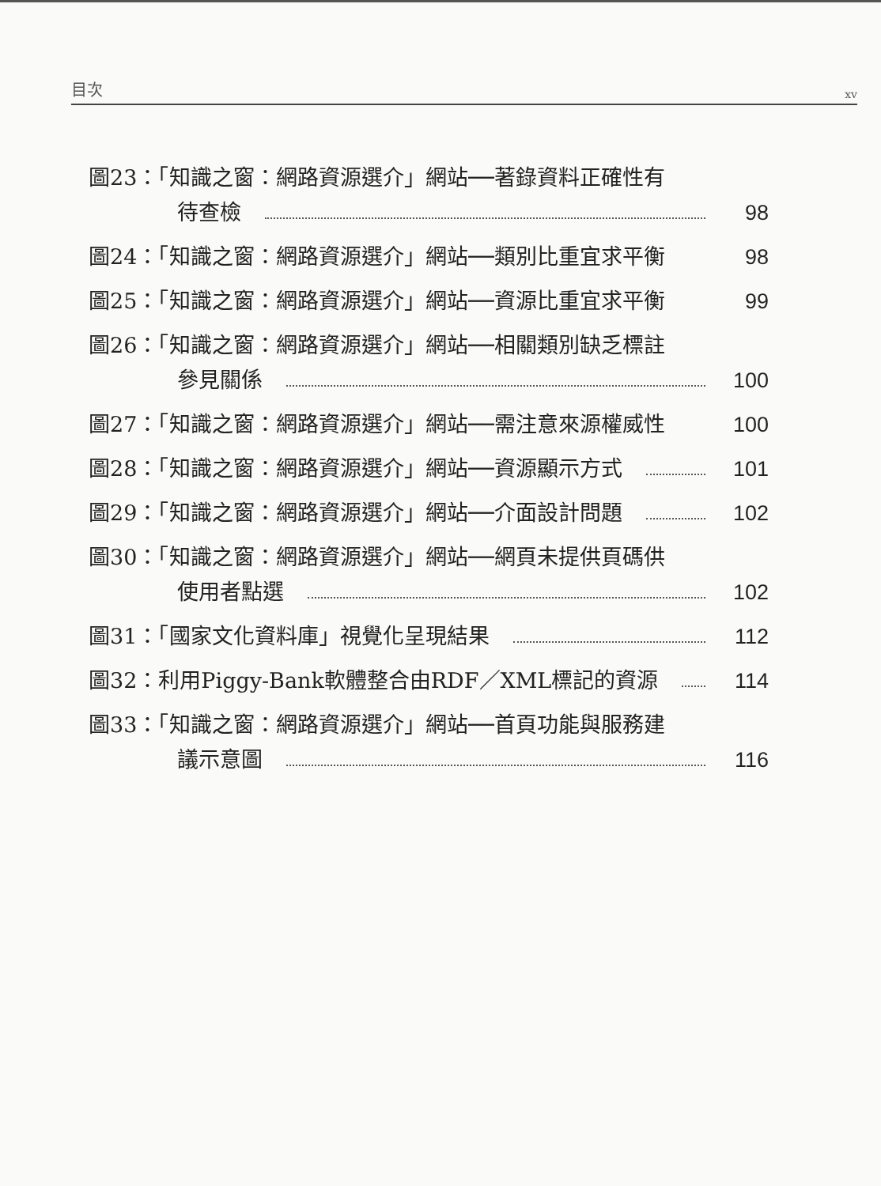目次 xv
圖23：「知識之窗：網路資源選介」網站──著錄資料正確性有
待查檢
98
圖24：「知識之窗：網路資源選介」網站──類別比重宜求平衡
98
圖25：「知識之窗：網路資源選介」網站──資源比重宜求平衡
99
圖26：「知識之窗：網路資源選介」網站──相關類別缺乏標註
參見關係
100
圖27：「知識之窗：網路資源選介」網站──需注意來源權威性
100
圖28：「知識之窗：網路資源選介」網站──資源顯示方式
101
圖29：「知識之窗：網路資源選介」網站──介面設計問題
102
圖30：「知識之窗：網路資源選介」網站──網頁未提供頁碼供
使用者點選
102
圖31：「國家文化資料庫」視覺化呈現結果
112
圖32：利用Piggy-Bank軟體整合由RDF／XML標記的資源
114
圖33：「知識之窗：網路資源選介」網站──首頁功能與服務建
議示意圖
116